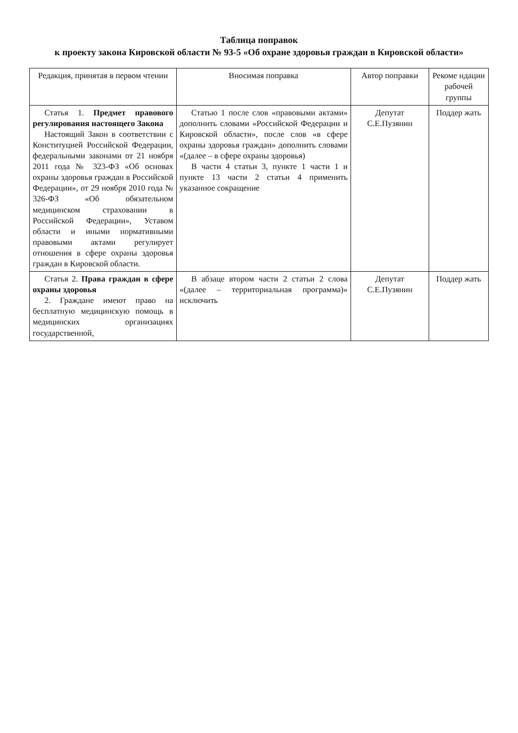Таблица поправок
к проекту закона Кировской области № 93-5 «Об охране здоровья граждан в Кировской области»
| Редакция, принятая в первом чтении | Вносимая поправка | Автор поправки | Рекоме ндации рабочей группы |
| --- | --- | --- | --- |
| Статья 1. Предмет правового регулирования настоящего Закона Настоящий Закон в соответствии с Конституцией Российской Федерации, федеральными законами от 21 ноября 2011 года № 323-ФЗ «Об основах охраны здоровья граждан в Российской Федерации», от 29 ноября 2010 года № 326-ФЗ «Об обязательном медицинском страховании в Российской Федерации», Уставом области и иными нормативными правовыми актами регулирует отношения в сфере охраны здоровья граждан в Кировской области. | Статью 1 после слов «правовыми актами» дополнить словами «Российской Федерации и Кировской области», после слов «в сфере охраны здоровья граждан» дополнить словами «(далее – в сфере охраны здоровья) В части 4 статьи 3, пункте 1 части 1 и пункте 13 части 2 статьи 4 применить указанное сокращение | Депутат С.Е.Пузянин | Поддер жать |
| Статья 2. Права граждан в сфере охраны здоровья 2. Граждане имеют право на бесплатную медицинскую помощь в медицинских организациях государственной, | В абзаце втором части 2 статьи 2 слова «(далее – территориальная программа)» исключить | Депутат С.Е.Пузянин | Поддер жать |